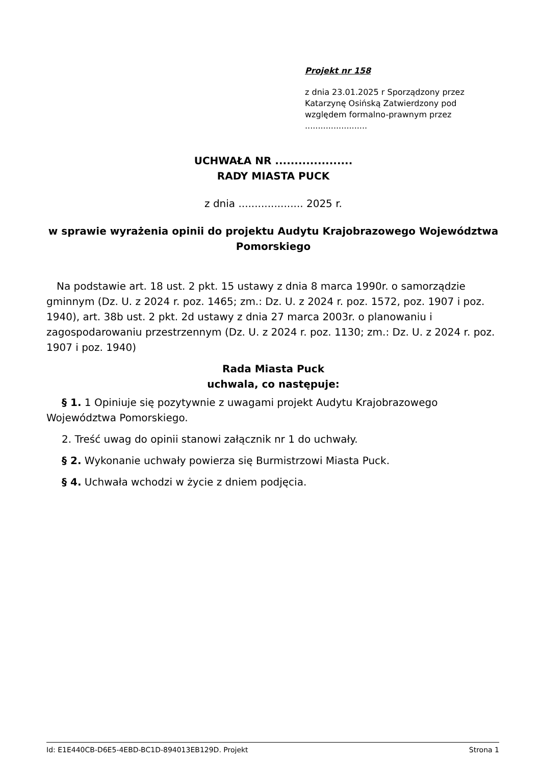Projekt nr 158
z dnia 23.01.2025 r Sporządzony przez Katarzynę Osińską Zatwierdzony pod względem formalno-prawnym przez ........................
UCHWAŁA NR ....................
RADY MIASTA PUCK
z dnia .................... 2025 r.
w sprawie wyrażenia opinii do projektu Audytu Krajobrazowego Województwa Pomorskiego
Na podstawie art. 18 ust. 2 pkt. 15 ustawy z dnia 8 marca 1990r. o samorządzie gminnym (Dz. U. z 2024 r. poz. 1465; zm.: Dz. U. z 2024 r. poz. 1572, poz. 1907 i poz. 1940), art. 38b ust. 2 pkt. 2d ustawy z dnia 27 marca 2003r. o planowaniu i zagospodarowaniu przestrzennym (Dz. U. z 2024 r. poz. 1130; zm.: Dz. U. z 2024 r. poz. 1907 i poz. 1940)
Rada Miasta Puck
uchwala, co następuje:
§ 1. 1 Opiniuje się pozytywnie z uwagami projekt Audytu Krajobrazowego Województwa Pomorskiego.
2. Treść uwag do opinii stanowi załącznik nr 1 do uchwały.
§ 2. Wykonanie uchwały powierza się Burmistrzowi Miasta Puck.
§ 4. Uchwała wchodzi w życie z dniem podjęcia.
Id: E1E440CB-D6E5-4EBD-BC1D-894013EB129D. Projekt Strona 1